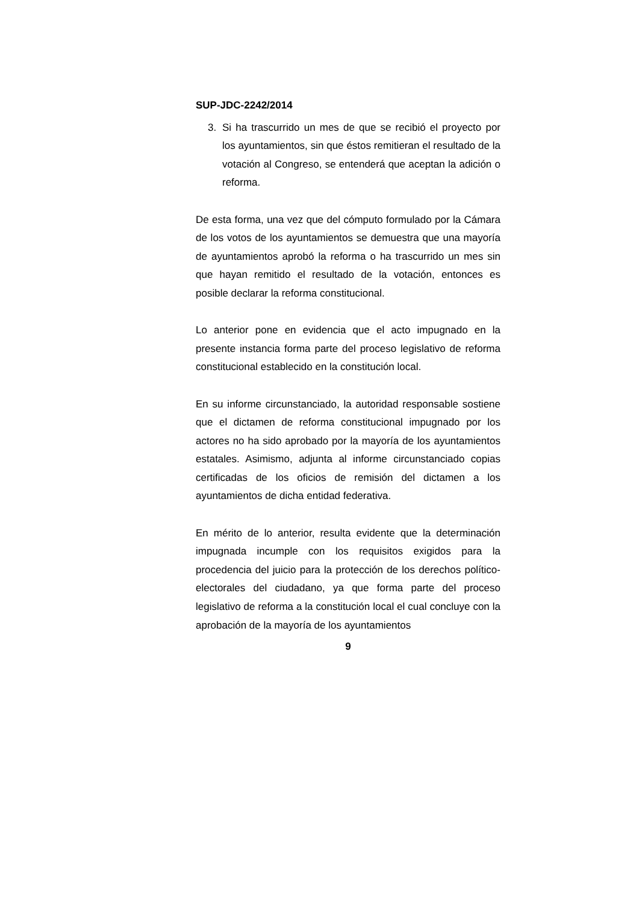SUP-JDC-2242/2014
3. Si ha trascurrido un mes de que se recibió el proyecto por los ayuntamientos, sin que éstos remitieran el resultado de la votación al Congreso, se entenderá que aceptan la adición o reforma.
De esta forma, una vez que del cómputo formulado por la Cámara de los votos de los ayuntamientos se demuestra que una mayoría de ayuntamientos aprobó la reforma o ha trascurrido un mes sin que hayan remitido el resultado de la votación, entonces es posible declarar la reforma constitucional.
Lo anterior pone en evidencia que el acto impugnado en la presente instancia forma parte del proceso legislativo de reforma constitucional establecido en la constitución local.
En su informe circunstanciado, la autoridad responsable sostiene que el dictamen de reforma constitucional impugnado por los actores no ha sido aprobado por la mayoría de los ayuntamientos estatales. Asimismo, adjunta al informe circunstanciado copias certificadas de los oficios de remisión del dictamen a los ayuntamientos de dicha entidad federativa.
En mérito de lo anterior, resulta evidente que la determinación impugnada incumple con los requisitos exigidos para la procedencia del juicio para la protección de los derechos político-electorales del ciudadano, ya que forma parte del proceso legislativo de reforma a la constitución local el cual concluye con la aprobación de la mayoría de los ayuntamientos
9